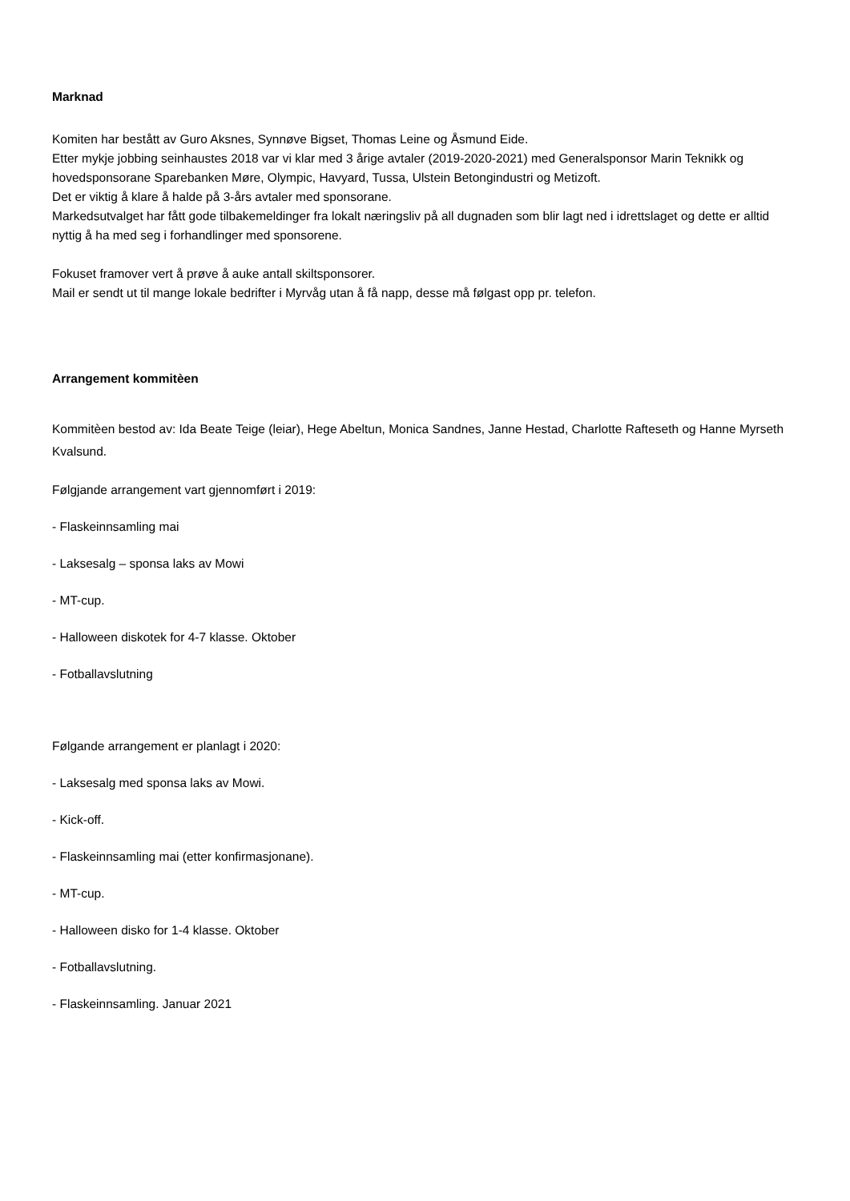Marknad
Komiten har bestått av Guro Aksnes, Synnøve Bigset, Thomas Leine og Åsmund Eide.
Etter mykje jobbing seinhaustes 2018 var vi klar med 3 årige avtaler (2019-2020-2021) med Generalsponsor Marin Teknikk og hovedsponsorane Sparebanken Møre, Olympic, Havyard, Tussa, Ulstein Betongindustri og Metizoft.
Det er viktig å klare å halde på 3-års avtaler med sponsorane.
Markedsutvalget har fått gode tilbakemeldinger fra lokalt næringsliv på all dugnaden som blir lagt ned i idrettslaget og dette er alltid nyttig å ha med seg i forhandlinger med sponsorene.
Fokuset framover vert å prøve å auke antall skiltsponsorer.
Mail er sendt ut til mange lokale bedrifter i Myrvåg utan å få napp, desse må følgast opp pr. telefon.
Arrangement kommitèen
Kommitèen bestod av: Ida Beate Teige (leiar), Hege Abeltun, Monica Sandnes, Janne Hestad, Charlotte Rafteseth og Hanne Myrseth Kvalsund.
Følgjande arrangement vart gjennomført i 2019:
- Flaskeinnsamling mai
- Laksesalg – sponsa laks av Mowi
- MT-cup.
- Halloween diskotek for 4-7 klasse. Oktober
- Fotballavslutning
Følgande arrangement er planlagt i 2020:
- Laksesalg med sponsa laks av Mowi.
- Kick-off.
- Flaskeinnsamling mai (etter konfirmasjonane).
- MT-cup.
- Halloween disko for 1-4 klasse. Oktober
- Fotballavslutning.
- Flaskeinnsamling. Januar 2021